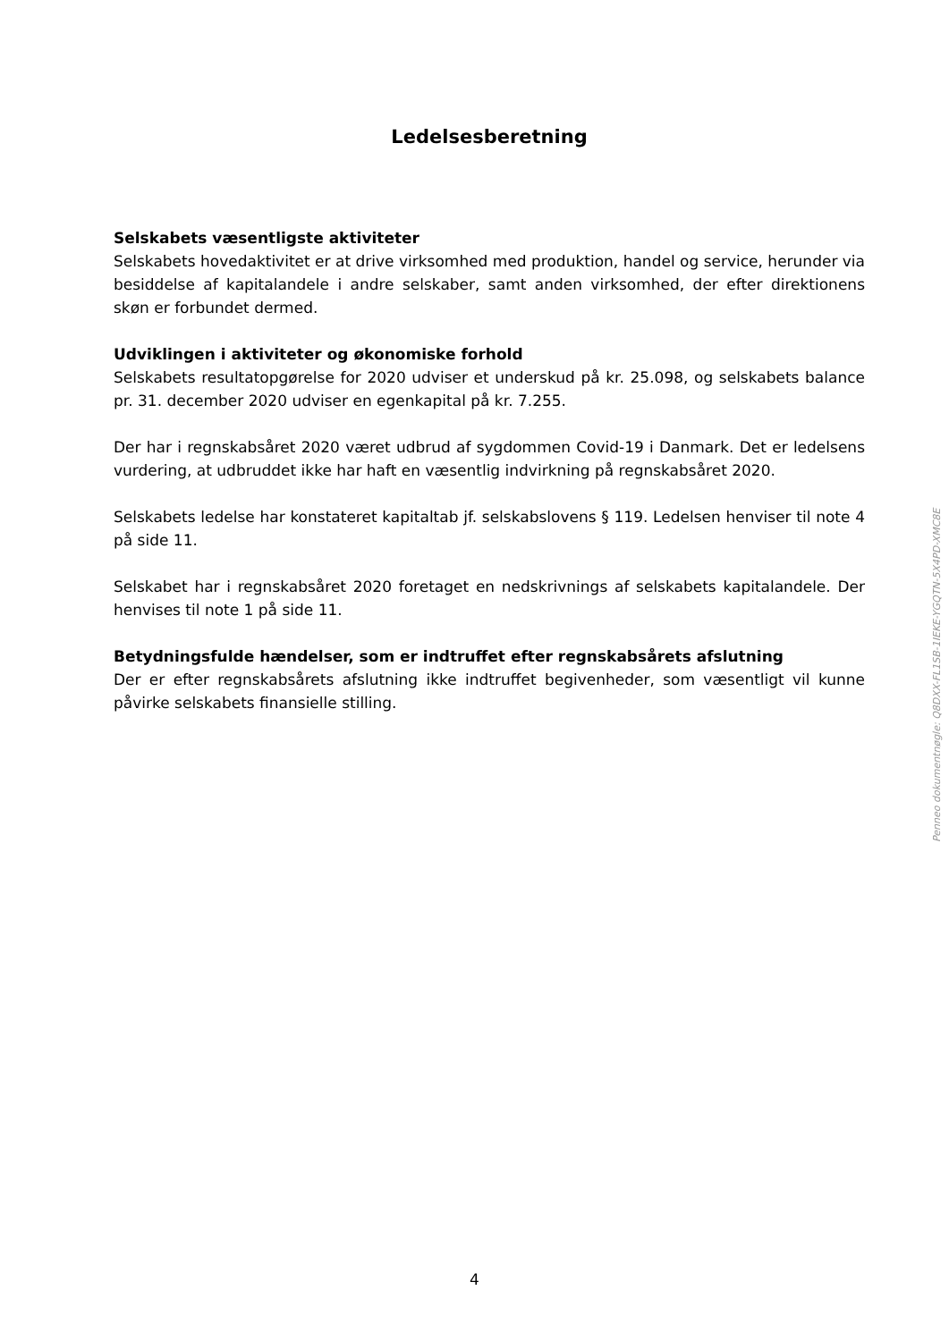Ledelsesberetning
Selskabets væsentligste aktiviteter
Selskabets hovedaktivitet er at drive virksomhed med produktion, handel og service, herunder via besiddelse af kapitalandele i andre selskaber, samt anden virksomhed, der efter direktionens skøn er forbundet dermed.
Udviklingen i aktiviteter og økonomiske forhold
Selskabets resultatopgørelse for 2020 udviser et underskud på kr. 25.098, og selskabets balance pr. 31. december 2020 udviser en egenkapital på kr. 7.255.
Der har i regnskabsåret 2020 været udbrud af sygdommen Covid-19 i Danmark. Det er ledelsens vurdering, at udbruddet ikke har haft en væsentlig indvirkning på regnskabsåret 2020.
Selskabets ledelse har konstateret kapitaltab jf. selskabslovens § 119. Ledelsen henviser til note 4 på side 11.
Selskabet har i regnskabsåret 2020 foretaget en nedskrivnings af selskabets kapitalandele. Der henvises til note 1 på side 11.
Betydningsfulde hændelser, som er indtruffet efter regnskabsårets afslutning
Der er efter regnskabsårets afslutning ikke indtruffet begivenheder, som væsentligt vil kunne påvirke selskabets finansielle stilling.
Penneo dokumentnøgle: Q8DXX-FL1SB-1IEKE-YGQTN-5X4PD-XMC8E
4